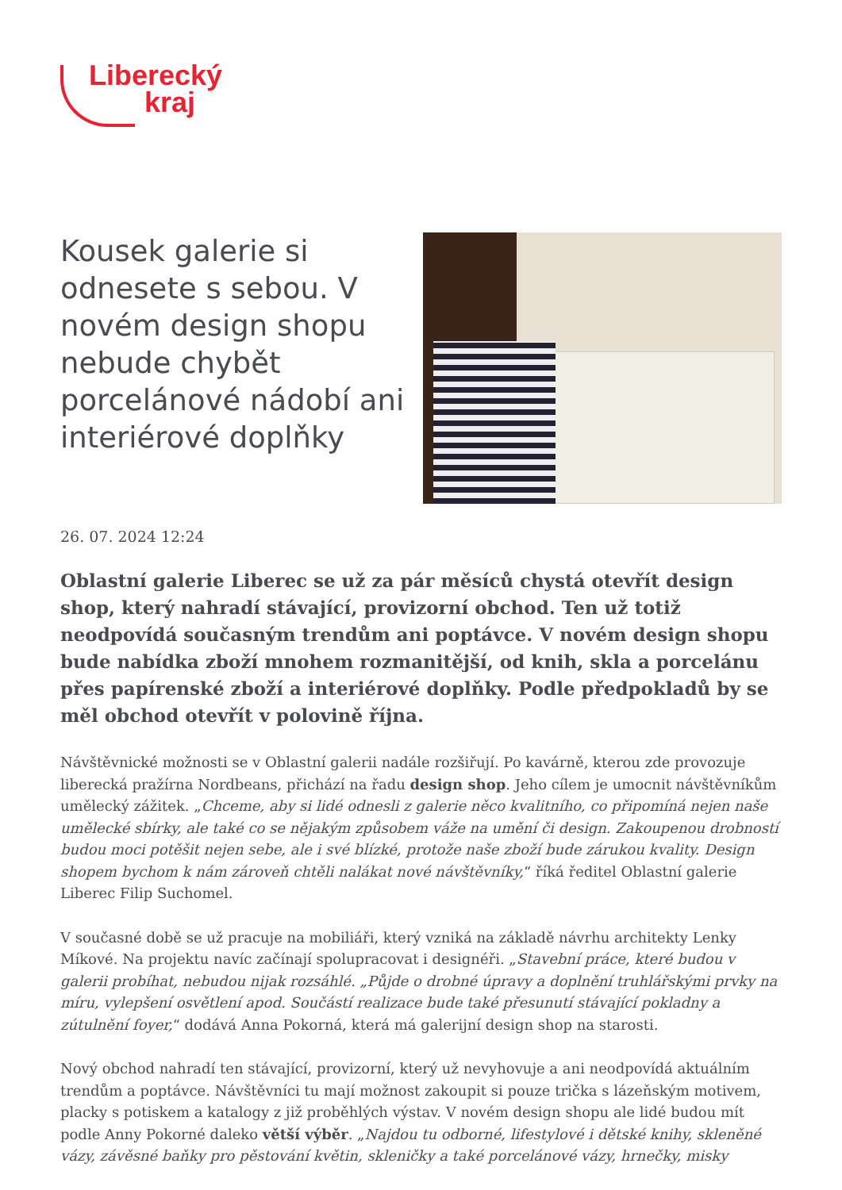Liberecký
kraj
Kousek galerie si odnesete s sebou. V novém design shopu nebude chybět porcelánové nádobí ani interiérové doplňky
26. 07. 2024 12:24
Oblastní galerie Liberec se už za pár měsíců chystá otevřít design shop, který nahradí stávající, provizorní obchod. Ten už totiž neodpovídá současným trendům ani poptávce. V novém design shopu bude nabídka zboží mnohem rozmanitější, od knih, skla a porcelánu přes papírenské zboží a interiérové doplňky. Podle předpokladů by se měl obchod otevřít v polovině října.
Návštěvnické možnosti se v Oblastní galerii nadále rozšiřují. Po kavárně, kterou zde provozuje liberecká pražírna Nordbeans, přichází na řadu design shop. Jeho cílem je umocnit návštěvníkům umělecký zážitek. „Chceme, aby si lidé odnesli z galerie něco kvalitního, co připomíná nejen naše umělecké sbírky, ale také co se nějakým způsobem váže na umění či design. Zakoupenou drobností budou moci potěšit nejen sebe, ale i své blízké, protože naše zboží bude zárukou kvality. Design shopem bychom k nám zároveň chtěli nalákat nové návštěvníky,“ říká ředitel Oblastní galerie Liberec Filip Suchomel.
V současné době se už pracuje na mobiliáři, který vzniká na základě návrhu architekty Lenky Míkové. Na projektu navíc začínají spolupracovat i designéři. „Stavební práce, které budou v galerii probíhat, nebudou nijak rozsáhlé. „Půjde o drobné úpravy a doplnění truhlářskými prvky na míru, vylepšení osvětlení apod. Součástí realizace bude také přesunutí stávající pokladny a zútulnění foyer,“ dodává Anna Pokorná, která má galerijní design shop na starosti.
Nový obchod nahradí ten stávající, provizorní, který už nevyhovuje a ani neodpovídá aktuálním trendům a poptávce. Návštěvníci tu mají možnost zakoupit si pouze trička s lázeňským motivem, placky s potiskem a katalogy z již proběhlých výstav. V novém design shopu ale lidé budou mít podle Anny Pokorné daleko větší výběr. „Najdou tu odborné, lifestylové i dětské knihy, skleněné vázy, závěsné baňky pro pěstování květin, skleničky a také porcelánové vázy, hrnečky, misky